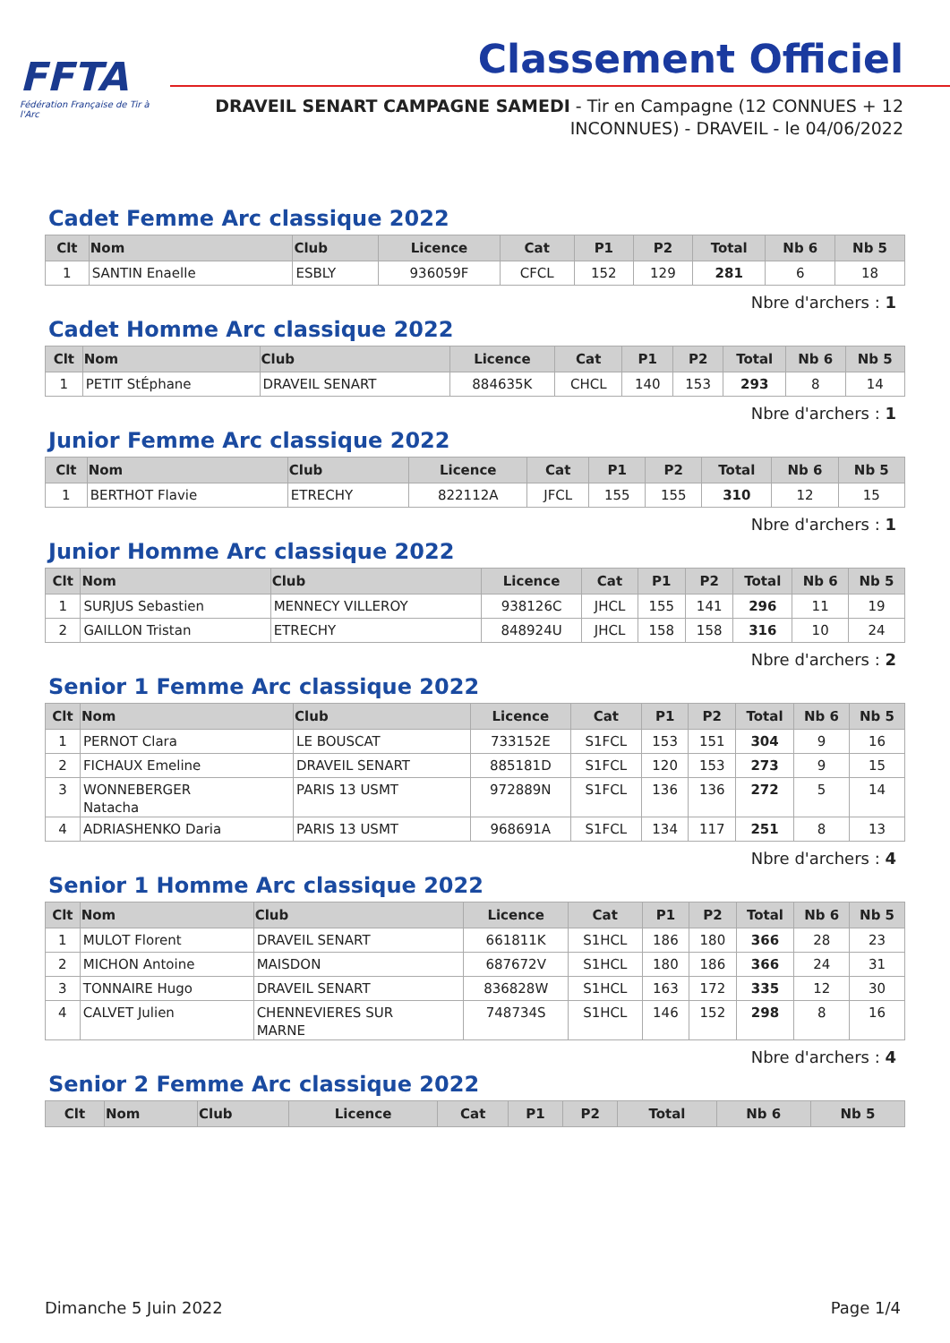FFTA
Fédération Française de Tir à l'Arc
Classement Officiel
DRAVEIL SENART CAMPAGNE SAMEDI - Tir en Campagne (12 CONNUES + 12 INCONNUES) - DRAVEIL - le 04/06/2022
Cadet Femme Arc classique 2022
| Clt | Nom | Club | Licence | Cat | P1 | P2 | Total | Nb 6 | Nb 5 |
| --- | --- | --- | --- | --- | --- | --- | --- | --- | --- |
| 1 | SANTIN Enaelle | ESBLY | 936059F | CFCL | 152 | 129 | 281 | 6 | 18 |
Nbre d'archers : 1
Cadet Homme Arc classique 2022
| Clt | Nom | Club | Licence | Cat | P1 | P2 | Total | Nb 6 | Nb 5 |
| --- | --- | --- | --- | --- | --- | --- | --- | --- | --- |
| 1 | PETIT StÉphane | DRAVEIL SENART | 884635K | CHCL | 140 | 153 | 293 | 8 | 14 |
Nbre d'archers : 1
Junior Femme Arc classique 2022
| Clt | Nom | Club | Licence | Cat | P1 | P2 | Total | Nb 6 | Nb 5 |
| --- | --- | --- | --- | --- | --- | --- | --- | --- | --- |
| 1 | BERTHOT Flavie | ETRECHY | 822112A | JFCL | 155 | 155 | 310 | 12 | 15 |
Nbre d'archers : 1
Junior Homme Arc classique 2022
| Clt | Nom | Club | Licence | Cat | P1 | P2 | Total | Nb 6 | Nb 5 |
| --- | --- | --- | --- | --- | --- | --- | --- | --- | --- |
| 1 | SURJUS Sebastien | MENNECY VILLEROY | 938126C | JHCL | 155 | 141 | 296 | 11 | 19 |
| 2 | GAILLON Tristan | ETRECHY | 848924U | JHCL | 158 | 158 | 316 | 10 | 24 |
Nbre d'archers : 2
Senior 1 Femme Arc classique 2022
| Clt | Nom | Club | Licence | Cat | P1 | P2 | Total | Nb 6 | Nb 5 |
| --- | --- | --- | --- | --- | --- | --- | --- | --- | --- |
| 1 | PERNOT Clara | LE BOUSCAT | 733152E | S1FCL | 153 | 151 | 304 | 9 | 16 |
| 2 | FICHAUX Emeline | DRAVEIL SENART | 885181D | S1FCL | 120 | 153 | 273 | 9 | 15 |
| 3 | WONNEBERGER Natacha | PARIS 13 USMT | 972889N | S1FCL | 136 | 136 | 272 | 5 | 14 |
| 4 | ADRIASHENKO Daria | PARIS 13 USMT | 968691A | S1FCL | 134 | 117 | 251 | 8 | 13 |
Nbre d'archers : 4
Senior 1 Homme Arc classique 2022
| Clt | Nom | Club | Licence | Cat | P1 | P2 | Total | Nb 6 | Nb 5 |
| --- | --- | --- | --- | --- | --- | --- | --- | --- | --- |
| 1 | MULOT Florent | DRAVEIL SENART | 661811K | S1HCL | 186 | 180 | 366 | 28 | 23 |
| 2 | MICHON Antoine | MAISDON | 687672V | S1HCL | 180 | 186 | 366 | 24 | 31 |
| 3 | TONNAIRE Hugo | DRAVEIL SENART | 836828W | S1HCL | 163 | 172 | 335 | 12 | 30 |
| 4 | CALVET Julien | CHENNEVIERES SUR MARNE | 748734S | S1HCL | 146 | 152 | 298 | 8 | 16 |
Nbre d'archers : 4
Senior 2 Femme Arc classique 2022
| Clt | Nom | Club | Licence | Cat | P1 | P2 | Total | Nb 6 | Nb 5 |
| --- | --- | --- | --- | --- | --- | --- | --- | --- | --- |
Dimanche 5 Juin 2022 Page 1/4